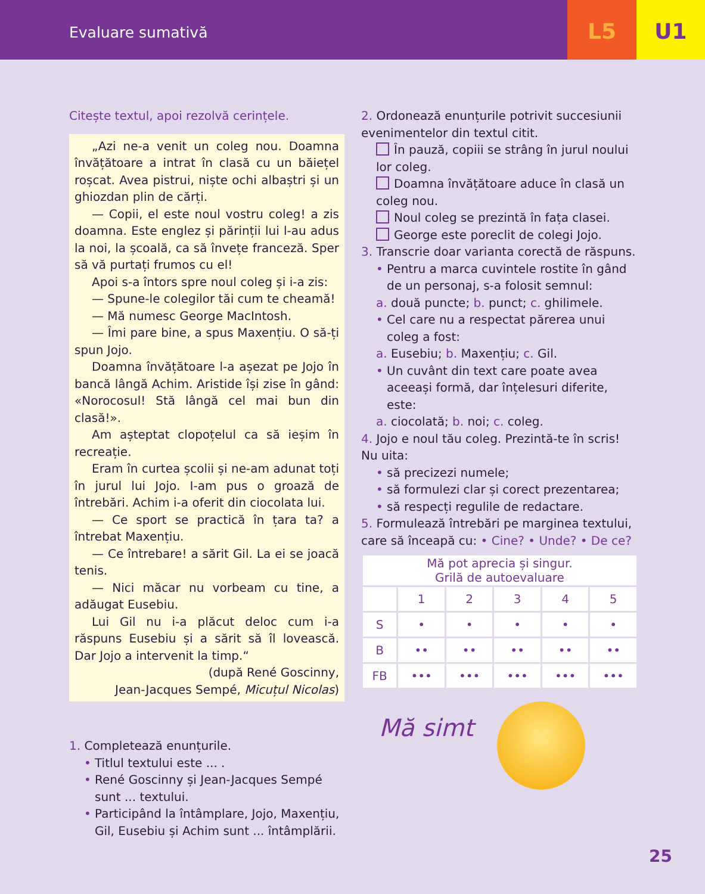Evaluare sumativă
L5 U1
Citește textul, apoi rezolvă cerințele.
„Azi ne-a venit un coleg nou. Doamna învățătoare a intrat în clasă cu un băiețel roșcat. Avea pistrui, niște ochi albaștri și un ghiozdan plin de cărți.
— Copii, el este noul vostru coleg! a zis doamna. Este englez și părinții lui l-au adus la noi, la școală, ca să învețe franceză. Sper să vă purtați frumos cu el!
Apoi s-a întors spre noul coleg și i-a zis:
— Spune-le colegilor tăi cum te cheamă!
— Mă numesc George MacIntosh.
— Îmi pare bine, a spus Maxențiu. O să-ți spun Jojo.
Doamna învățătoare l-a așezat pe Jojo în bancă lângă Achim. Aristide își zise în gând: «Norocosul! Stă lângă cel mai bun din clasă!».
Am așteptat clopoțelul ca să ieșim în recreație.
Eram în curtea școlii și ne-am adunat toți în jurul lui Jojo. I-am pus o groază de întrebări. Achim i-a oferit din ciocolata lui.
— Ce sport se practică în țara ta? a întrebat Maxențiu.
— Ce întrebare! a sărit Gil. La ei se joacă tenis.
— Nici măcar nu vorbeam cu tine, a adăugat Eusebiu.
Lui Gil nu i-a plăcut deloc cum i-a răspuns Eusebiu și a sărit să îl lovească. Dar Jojo a intervenit la timp.“
(după René Goscinny,
Jean-Jacques Sempé, Micuțul Nicolas)
1. Completează enunțurile.
Titlul textului este ... .
René Goscinny și Jean-Jacques Sempé sunt ... textului.
Participând la întâmplare, Jojo, Maxențiu, Gil, Eusebiu și Achim sunt ... întâmplării.
2. Ordonează enunțurile potrivit succesiunii evenimentelor din textul citit.
În pauză, copiii se strâng în jurul noului lor coleg.
Doamna învățătoare aduce în clasă un coleg nou.
Noul coleg se prezintă în fața clasei.
George este poreclit de colegi Jojo.
3. Transcrie doar varianta corectă de răspuns.
Pentru a marca cuvintele rostite în gând de un personaj, s-a folosit semnul:
a. două puncte; b. punct; c. ghilimele.
Cel care nu a respectat părerea unui coleg a fost:
a. Eusebiu; b. Maxențiu; c. Gil.
Un cuvânt din text care poate avea aceeași formă, dar înțelesuri diferite, este:
a. ciocolată; b. noi; c. coleg.
4. Jojo e noul tău coleg. Prezintă-te în scris! Nu uita:
să precizezi numele;
să formulezi clar și corect prezentarea;
să respecți regulile de redactare.
5. Formulează întrebări pe marginea textului, care să înceapă cu: • Cine? • Unde? • De ce?
| Mă pot aprecia și singur. Grilă de autoevaluare | | | | | |
| | 1 | 2 | 3 | 4 | 5 |
| S | • | • | • | • | • |
| B | •• | •• | •• | •• | •• |
| FB | ••• | ••• | ••• | ••• | ••• |
Mă simt
25